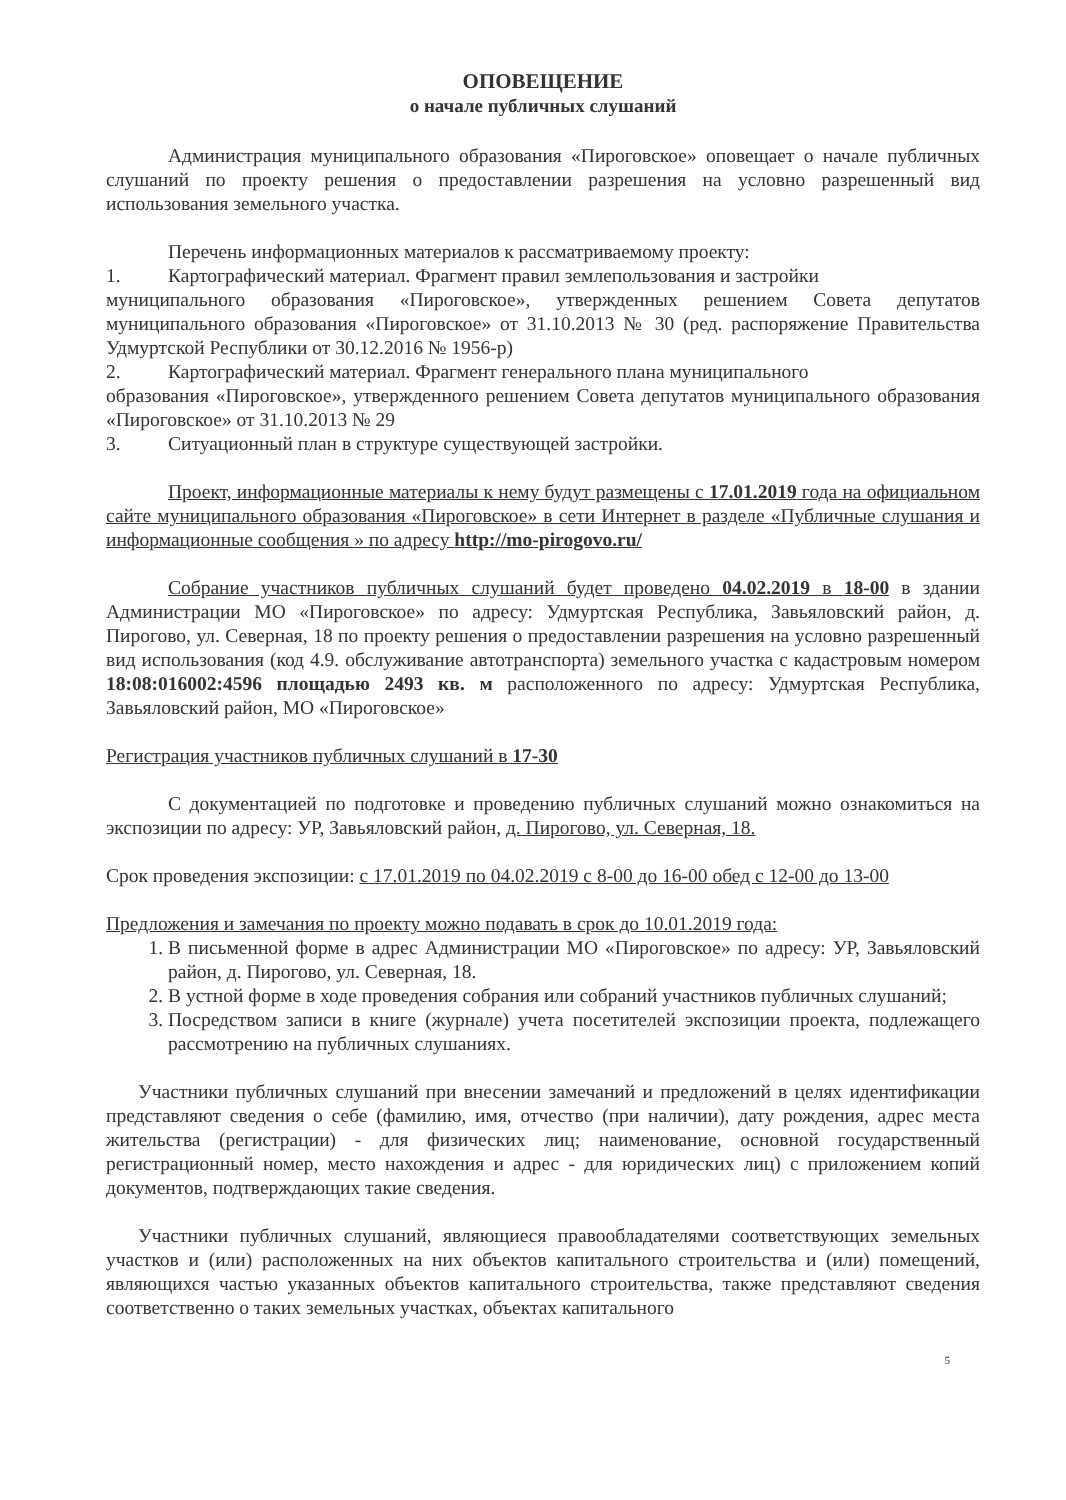ОПОВЕЩЕНИЕ
о начале публичных слушаний
Администрация муниципального образования «Пироговское» оповещает о начале публичных слушаний по проекту решения о предоставлении разрешения на условно разрешенный вид использования земельного участка.
Перечень информационных материалов к рассматриваемому проекту:
1. Картографический материал. Фрагмент правил землепользования и застройки
муниципального образования «Пироговское», утвержденных решением Совета депутатов муниципального образования «Пироговское» от 31.10.2013 № 30 (ред. распоряжение Правительства Удмуртской Республики от 30.12.2016 № 1956-р)
2. Картографический материал. Фрагмент генерального плана муниципального
образования «Пироговское», утвержденного решением Совета депутатов муниципального образования «Пироговское» от 31.10.2013 № 29
3. Ситуационный план в структуре существующей застройки.
Проект, информационные материалы к нему будут размещены с 17.01.2019 года на официальном сайте муниципального образования «Пироговское» в сети Интернет в разделе «Публичные слушания и информационные сообщения » по адресу http://mo-pirogovo.ru/
Собрание участников публичных слушаний будет проведено 04.02.2019 в 18-00 в здании Администрации МО «Пироговское» по адресу: Удмуртская Республика, Завьяловский район, д. Пирогово, ул. Северная, 18 по проекту решения о предоставлении разрешения на условно разрешенный вид использования (код 4.9. обслуживание автотранспорта) земельного участка с кадастровым номером 18:08:016002:4596 площадью 2493 кв. м расположенного по адресу: Удмуртская Республика, Завьяловский район, МО «Пироговское»
Регистрация участников публичных слушаний в 17-30
С документацией по подготовке и проведению публичных слушаний можно ознакомиться на экспозиции по адресу: УР, Завьяловский район, д. Пирогово, ул. Северная, 18.
Срок проведения экспозиции: с 17.01.2019 по 04.02.2019 с 8-00 до 16-00 обед с 12-00 до 13-00
Предложения и замечания по проекту можно подавать в срок до 10.01.2019 года:
1. В письменной форме в адрес Администрации МО «Пироговское» по адресу: УР, Завьяловский район, д. Пирогово, ул. Северная, 18.
2. В устной форме в ходе проведения собрания или собраний участников публичных слушаний;
3. Посредством записи в книге (журнале) учета посетителей экспозиции проекта, подлежащего рассмотрению на публичных слушаниях.
Участники публичных слушаний при внесении замечаний и предложений в целях идентификации представляют сведения о себе (фамилию, имя, отчество (при наличии), дату рождения, адрес места жительства (регистрации) - для физических лиц; наименование, основной государственный регистрационный номер, место нахождения и адрес - для юридических лиц) с приложением копий документов, подтверждающих такие сведения.
Участники публичных слушаний, являющиеся правообладателями соответствующих земельных участков и (или) расположенных на них объектов капитального строительства и (или) помещений, являющихся частью указанных объектов капитального строительства, также представляют сведения соответственно о таких земельных участках, объектах капитального
5